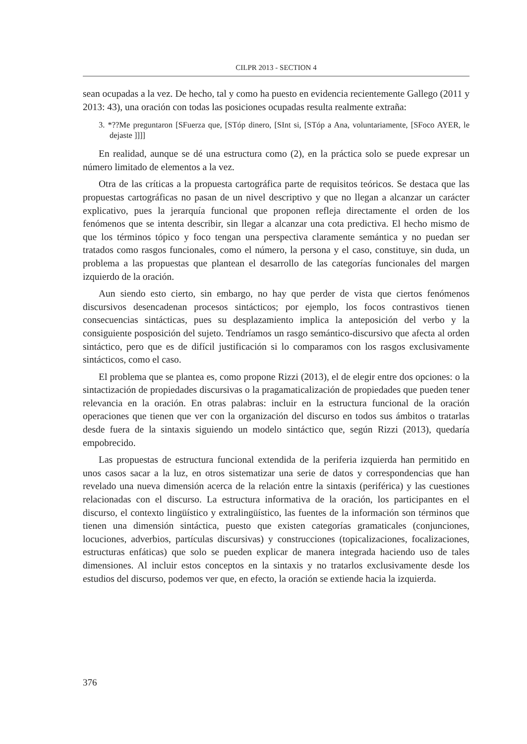CILPR 2013 - SECTION 4
sean ocupadas a la vez. De hecho, tal y como ha puesto en evidencia recientemente Gallego (2011 y 2013: 43), una oración con todas las posiciones ocupadas resulta realmente extraña:
3. *??Me preguntaron [SFuerza que, [STóp dinero, [SInt si, [STóp a Ana, voluntariamente, [SFoco AYER, le dejaste ]]]]
En realidad, aunque se dé una estructura como (2), en la práctica solo se puede expresar un número limitado de elementos a la vez.
Otra de las críticas a la propuesta cartográfica parte de requisitos teóricos. Se destaca que las propuestas cartográficas no pasan de un nivel descriptivo y que no llegan a alcanzar un carácter explicativo, pues la jerarquía funcional que proponen refleja directamente el orden de los fenómenos que se intenta describir, sin llegar a alcanzar una cota predictiva. El hecho mismo de que los términos tópico y foco tengan una perspectiva claramente semántica y no puedan ser tratados como rasgos funcionales, como el número, la persona y el caso, constituye, sin duda, un problema a las propuestas que plantean el desarrollo de las categorías funcionales del margen izquierdo de la oración.
Aun siendo esto cierto, sin embargo, no hay que perder de vista que ciertos fenómenos discursivos desencadenan procesos sintácticos; por ejemplo, los focos contrastivos tienen consecuencias sintácticas, pues su desplazamiento implica la anteposición del verbo y la consiguiente posposición del sujeto. Tendríamos un rasgo semántico-discursivo que afecta al orden sintáctico, pero que es de difícil justificación si lo comparamos con los rasgos exclusivamente sintácticos, como el caso.
El problema que se plantea es, como propone Rizzi (2013), el de elegir entre dos opciones: o la sintactización de propiedades discursivas o la pragamaticalización de propiedades que pueden tener relevancia en la oración. En otras palabras: incluir en la estructura funcional de la oración operaciones que tienen que ver con la organización del discurso en todos sus ámbitos o tratarlas desde fuera de la sintaxis siguiendo un modelo sintáctico que, según Rizzi (2013), quedaría empobrecido.
Las propuestas de estructura funcional extendida de la periferia izquierda han permitido en unos casos sacar a la luz, en otros sistematizar una serie de datos y correspondencias que han revelado una nueva dimensión acerca de la relación entre la sintaxis (periférica) y las cuestiones relacionadas con el discurso. La estructura informativa de la oración, los participantes en el discurso, el contexto lingüístico y extralingüístico, las fuentes de la información son términos que tienen una dimensión sintáctica, puesto que existen categorías gramaticales (conjunciones, locuciones, adverbios, partículas discursivas) y construcciones (topicalizaciones, focalizaciones, estructuras enfáticas) que solo se pueden explicar de manera integrada haciendo uso de tales dimensiones. Al incluir estos conceptos en la sintaxis y no tratarlos exclusivamente desde los estudios del discurso, podemos ver que, en efecto, la oración se extiende hacia la izquierda.
376